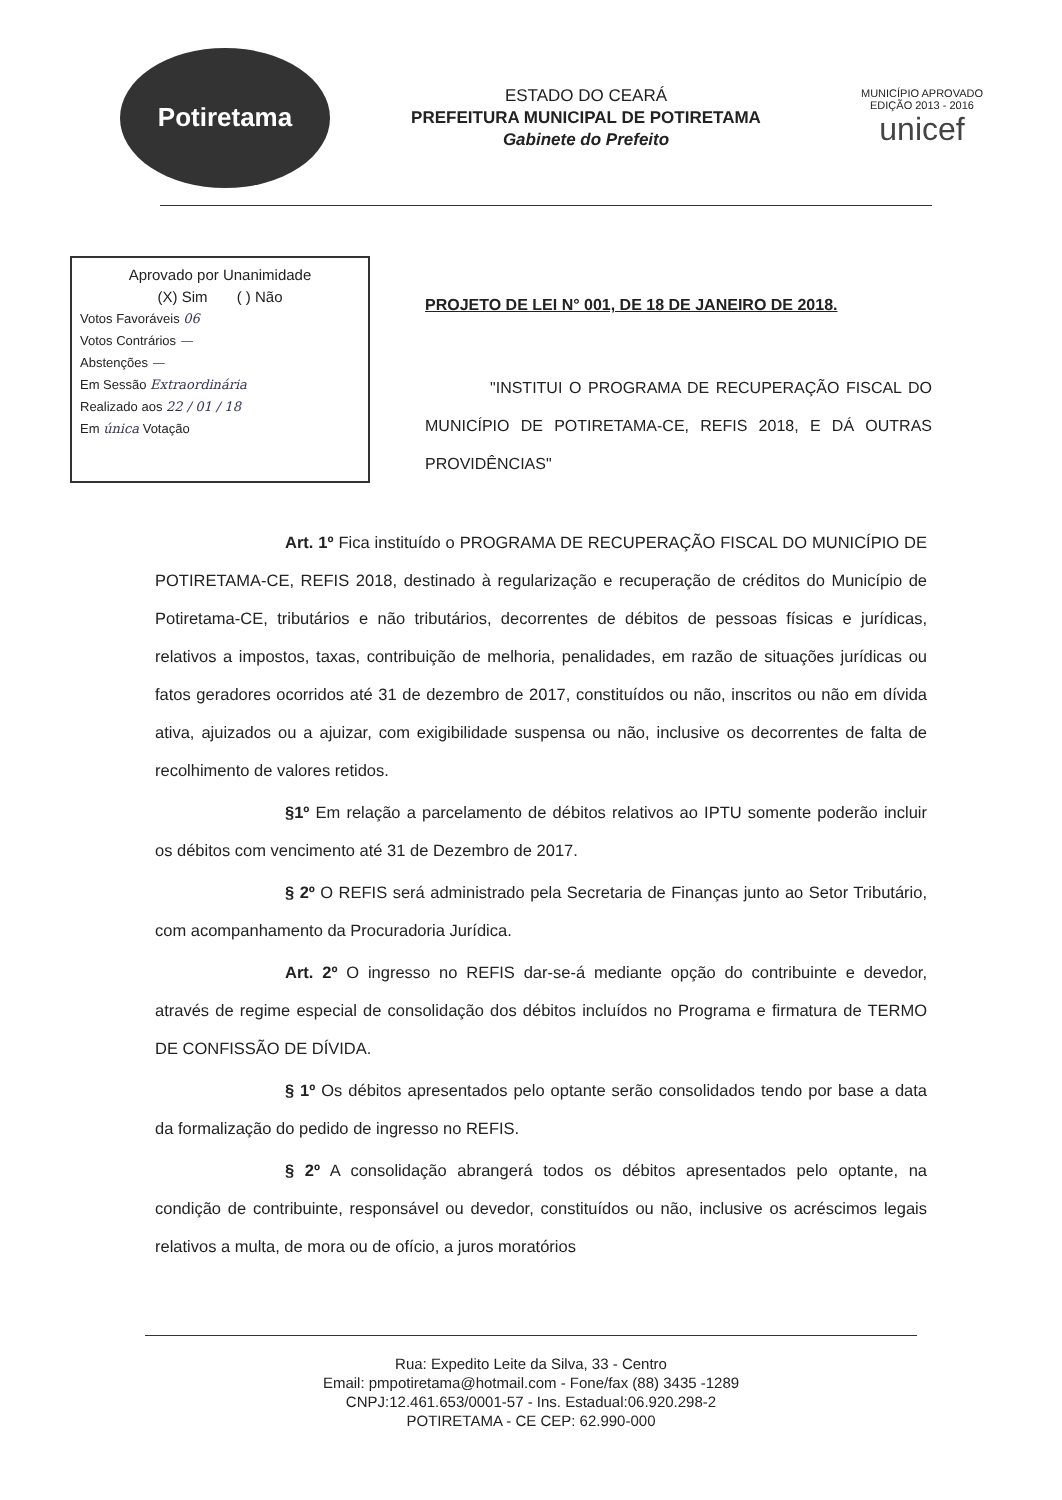Potiretama
ESTADO DO CEARÁ
PREFEITURA MUNICIPAL DE POTIRETAMA
Gabinete do Prefeito
MUNICÍPIO APROVADO
EDIÇÃO 2013 - 2016
unicef
Aprovado por Unanimidade
(X) Sim ( ) Não
Votos Favoráveis 06
Votos Contrários —
Abstenções —
Em Sessão Extraordinária
Realizado aos 22 / 01 / 18
Em única Votação
PROJETO DE LEI N° 001, DE 18 DE JANEIRO DE 2018.
"INSTITUI O PROGRAMA DE RECUPERAÇÃO FISCAL DO MUNICÍPIO DE POTIRETAMA-CE, REFIS 2018, E DÁ OUTRAS PROVIDÊNCIAS"
Art. 1º Fica instituído o PROGRAMA DE RECUPERAÇÃO FISCAL DO MUNICÍPIO DE POTIRETAMA-CE, REFIS 2018, destinado à regularização e recuperação de créditos do Município de Potiretama-CE, tributários e não tributários, decorrentes de débitos de pessoas físicas e jurídicas, relativos a impostos, taxas, contribuição de melhoria, penalidades, em razão de situações jurídicas ou fatos geradores ocorridos até 31 de dezembro de 2017, constituídos ou não, inscritos ou não em dívida ativa, ajuizados ou a ajuizar, com exigibilidade suspensa ou não, inclusive os decorrentes de falta de recolhimento de valores retidos.
§1º Em relação a parcelamento de débitos relativos ao IPTU somente poderão incluir os débitos com vencimento até 31 de Dezembro de 2017.
§ 2º O REFIS será administrado pela Secretaria de Finanças junto ao Setor Tributário, com acompanhamento da Procuradoria Jurídica.
Art. 2º O ingresso no REFIS dar-se-á mediante opção do contribuinte e devedor, através de regime especial de consolidação dos débitos incluídos no Programa e firmatura de TERMO DE CONFISSÃO DE DÍVIDA.
§ 1º Os débitos apresentados pelo optante serão consolidados tendo por base a data da formalização do pedido de ingresso no REFIS.
§ 2º A consolidação abrangerá todos os débitos apresentados pelo optante, na condição de contribuinte, responsável ou devedor, constituídos ou não, inclusive os acréscimos legais relativos a multa, de mora ou de ofício, a juros moratórios
Rua: Expedito Leite da Silva, 33 - Centro
Email: pmpotiretama@hotmail.com - Fone/fax (88) 3435 -1289
CNPJ:12.461.653/0001-57 - Ins. Estadual:06.920.298-2
POTIRETAMA - CE CEP: 62.990-000